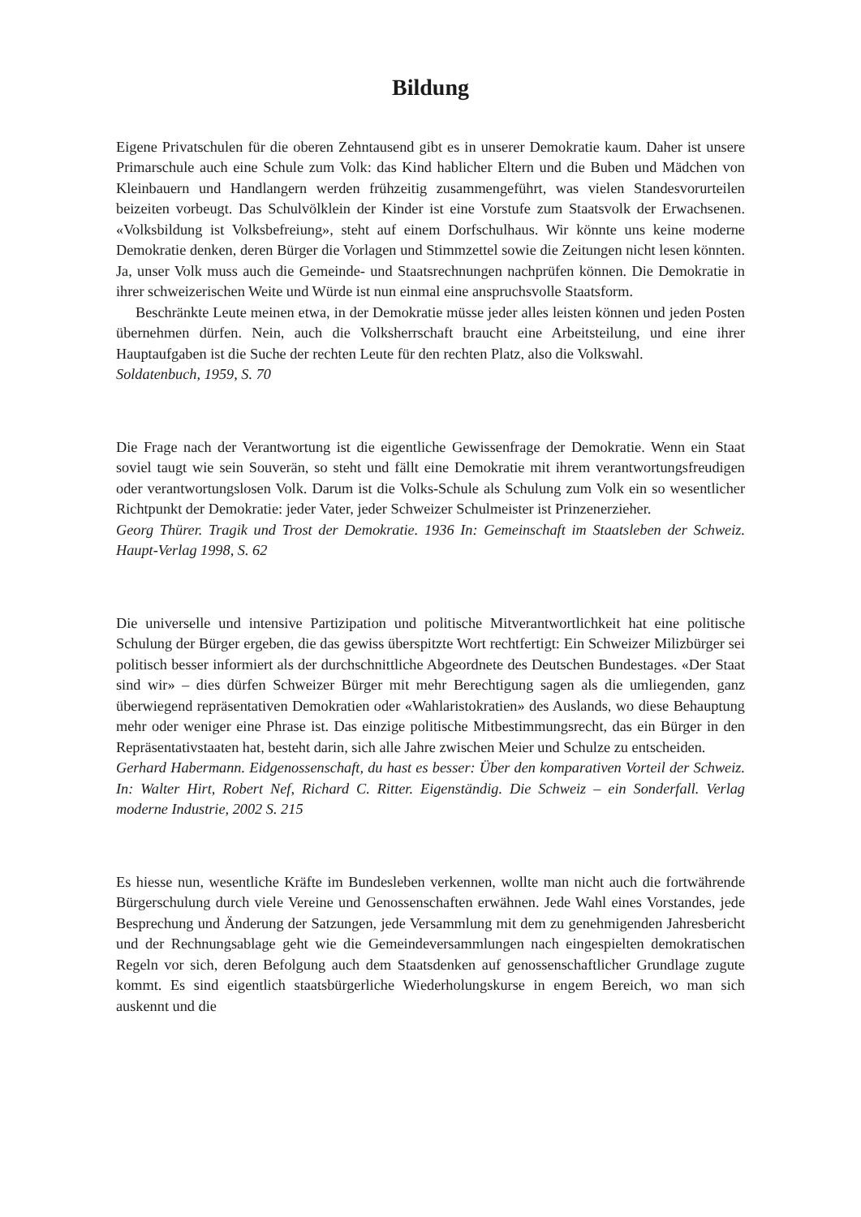Bildung
Eigene Privatschulen für die oberen Zehntausend gibt es in unserer Demokratie kaum. Daher ist unsere Primarschule auch eine Schule zum Volk: das Kind hablicher Eltern und die Buben und Mädchen von Kleinbauern und Handlangern werden frühzeitig zusammengeführt, was vielen Standesvorurteilen beizeiten vorbeugt. Das Schulvölklein der Kinder ist eine Vorstufe zum Staatsvolk der Erwachsenen. «Volksbildung ist Volksbefreiung», steht auf einem Dorfschulhaus. Wir könnte uns keine moderne Demokratie denken, deren Bürger die Vorlagen und Stimmzettel sowie die Zeitungen nicht lesen könnten. Ja, unser Volk muss auch die Gemeinde- und Staatsrechnungen nachprüfen können. Die Demokratie in ihrer schweizerischen Weite und Würde ist nun einmal eine anspruchsvolle Staatsform.
Beschränkte Leute meinen etwa, in der Demokratie müsse jeder alles leisten können und jeden Posten übernehmen dürfen. Nein, auch die Volksherrschaft braucht eine Arbeitsteilung, und eine ihrer Hauptaufgaben ist die Suche der rechten Leute für den rechten Platz, also die Volkswahl.
Soldatenbuch, 1959, S. 70
Die Frage nach der Verantwortung ist die eigentliche Gewissenfrage der Demokratie. Wenn ein Staat soviel taugt wie sein Souverän, so steht und fällt eine Demokratie mit ihrem verantwortungsfreudigen oder verantwortungslosen Volk. Darum ist die Volks-Schule als Schulung zum Volk ein so wesentlicher Richtpunkt der Demokratie: jeder Vater, jeder Schweizer Schulmeister ist Prinzenerzieher.
Georg Thürer. Tragik und Trost der Demokratie. 1936 In: Gemeinschaft im Staatsleben der Schweiz. Haupt-Verlag 1998, S. 62
Die universelle und intensive Partizipation und politische Mitverantwortlichkeit hat eine politische Schulung der Bürger ergeben, die das gewiss überspitzte Wort rechtfertigt: Ein Schweizer Milizbürger sei politisch besser informiert als der durchschnittliche Abgeordnete des Deutschen Bundestages. «Der Staat sind wir» – dies dürfen Schweizer Bürger mit mehr Berechtigung sagen als die umliegenden, ganz überwiegend repräsentativen Demokratien oder «Wahlaristokratien» des Auslands, wo diese Behauptung mehr oder weniger eine Phrase ist. Das einzige politische Mitbestimmungsrecht, das ein Bürger in den Repräsentativstaaten hat, besteht darin, sich alle Jahre zwischen Meier und Schulze zu entscheiden.
Gerhard Habermann. Eidgenossenschaft, du hast es besser: Über den komparativen Vorteil der Schweiz. In: Walter Hirt, Robert Nef, Richard C. Ritter. Eigenständig. Die Schweiz – ein Sonderfall. Verlag moderne Industrie, 2002 S. 215
Es hiesse nun, wesentliche Kräfte im Bundesleben verkennen, wollte man nicht auch die fortwährende Bürgerschulung durch viele Vereine und Genossenschaften erwähnen. Jede Wahl eines Vorstandes, jede Besprechung und Änderung der Satzungen, jede Versammlung mit dem zu genehmigenden Jahresbericht und der Rechnungsablage geht wie die Gemeindeversammlungen nach eingespielten demokratischen Regeln vor sich, deren Befolgung auch dem Staatsdenken auf genossenschaftlicher Grundlage zugute kommt. Es sind eigentlich staatsbürgerliche Wiederholungskurse in engem Bereich, wo man sich auskennt und die